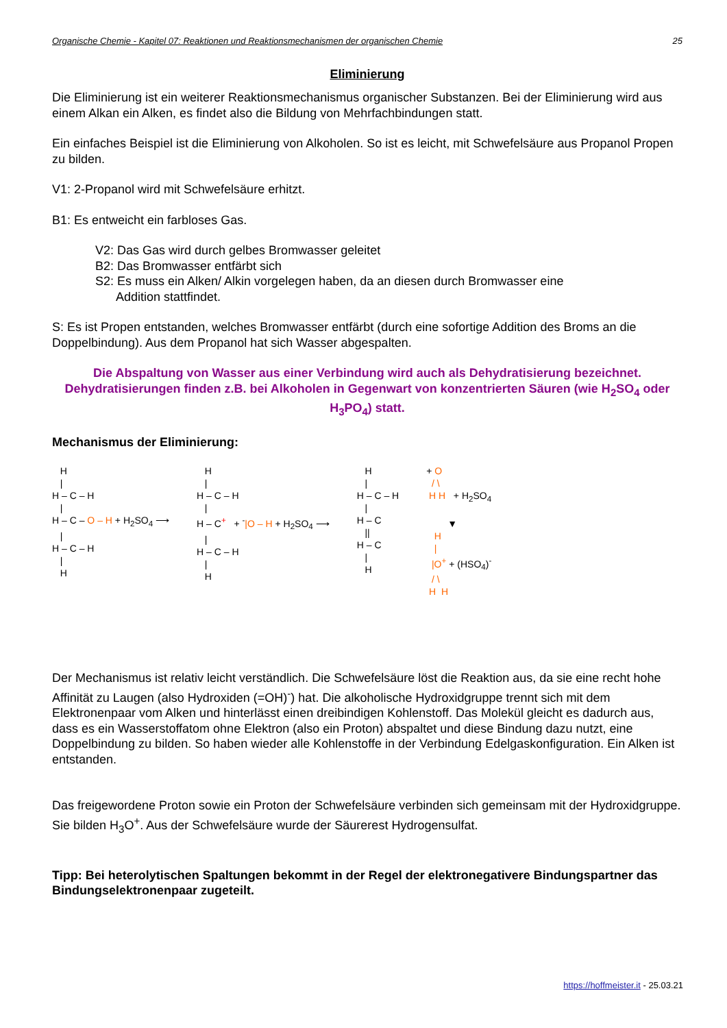Organische Chemie - Kapitel 07: Reaktionen und Reaktionsmechanismen der organischen Chemie 25
Eliminierung
Die Eliminierung ist ein weiterer Reaktionsmechanismus organischer Substanzen. Bei der Eliminierung wird aus einem Alkan ein Alken, es findet also die Bildung von Mehrfachbindungen statt.
Ein einfaches Beispiel ist die Eliminierung von Alkoholen. So ist es leicht, mit Schwefelsäure aus Propanol Propen zu bilden.
V1: 2-Propanol wird mit Schwefelsäure erhitzt.
B1: Es entweicht ein farbloses Gas.
V2: Das Gas wird durch gelbes Bromwasser geleitet
B2: Das Bromwasser entfärbt sich
S2: Es muss ein Alken/ Alkin vorgelegen haben, da an diesen durch Bromwasser eine
Addition stattfindet.
S: Es ist Propen entstanden, welches Bromwasser entfärbt (durch eine sofortige Addition des Broms an die Doppelbindung). Aus dem Propanol hat sich Wasser abgespalten.
Die Abspaltung von Wasser aus einer Verbindung wird auch als Dehydratisierung bezeichnet. Dehydratisierungen finden z.B. bei Alkoholen in Gegenwart von konzentrierten Säuren (wie H<sub>2</sub>SO<sub>4</sub> oder H<sub>3</sub>PO<sub>4</sub>) statt.
Mechanismus der Eliminierung:
H
|
H – C – H
|
H – C – O – H + H<sub>2</sub>SO<sub>4</sub> ⟶
|
H – C – H
|
H
H
|
H – C – H
|
H – C<sup>+</sup> + <sup>-</sup>|O – H + H<sub>2</sub>SO<sub>4</sub> ⟶
|
H – C – H
|
H
H
|
H – C – H
|
H – C
||
H – C
|
H
+ O
/ \
H H + H<sub>2</sub>SO<sub>4</sub>
▼
H
|
|O<sup>+</sup> + (HSO<sub>4</sub>)<sup>-</sup>
/ \
H H
Der Mechanismus ist relativ leicht verständlich. Die Schwefelsäure löst die Reaktion aus, da sie eine recht hohe Affinität zu Laugen (also Hydroxiden (=OH)<sup>-</sup>) hat. Die alkoholische Hydroxidgruppe trennt sich mit dem Elektronenpaar vom Alken und hinterlässt einen dreibindigen Kohlenstoff. Das Molekül gleicht es dadurch aus, dass es ein Wasserstoffatom ohne Elektron (also ein Proton) abspaltet und diese Bindung dazu nutzt, eine Doppelbindung zu bilden. So haben wieder alle Kohlenstoffe in der Verbindung Edelgaskonfiguration. Ein Alken ist entstanden.
Das freigewordene Proton sowie ein Proton der Schwefelsäure verbinden sich gemeinsam mit der Hydroxidgruppe. Sie bilden H<sub>3</sub>O<sup>+</sup>. Aus der Schwefelsäure wurde der Säurerest Hydrogensulfat.
Tipp: Bei heterolytischen Spaltungen bekommt in der Regel der elektronegativere Bindungspartner das Bindungselektronenpaar zugeteilt.
https://hoffmeister.it - 25.03.21